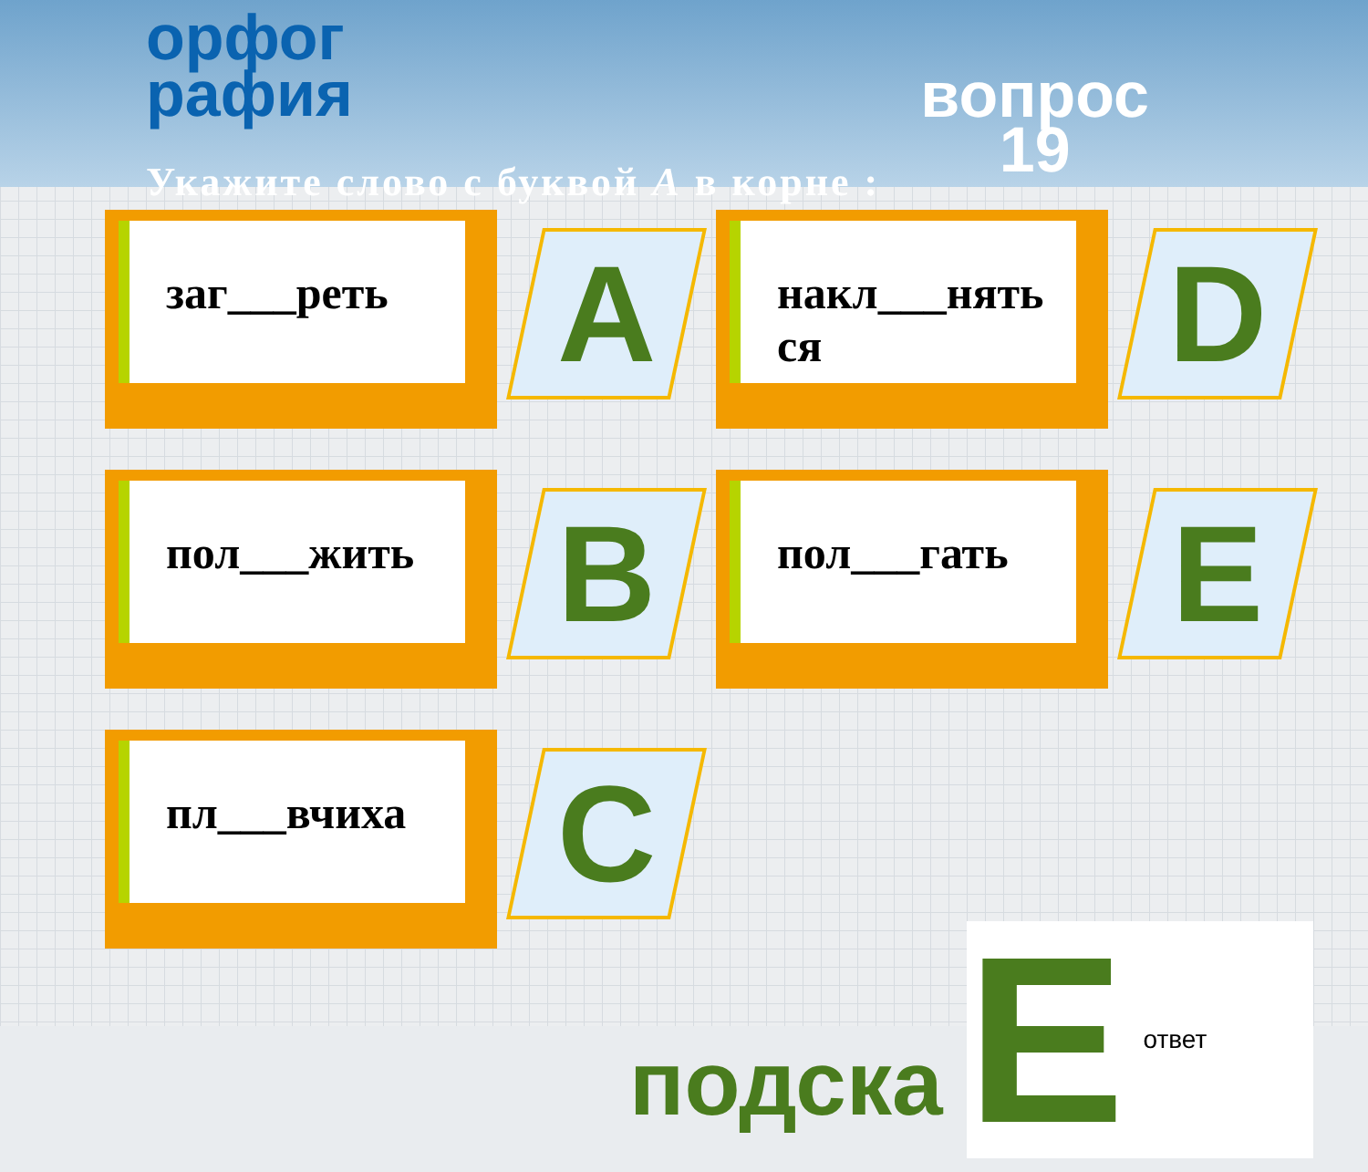орфог
рафия
вопрос
19
Укажите слово с буквой А в корне :
заг___реть
A
накл___нять ся
D
пол___жить
B
пол___гать
E
пл___вчиха
C
подска
Eответ